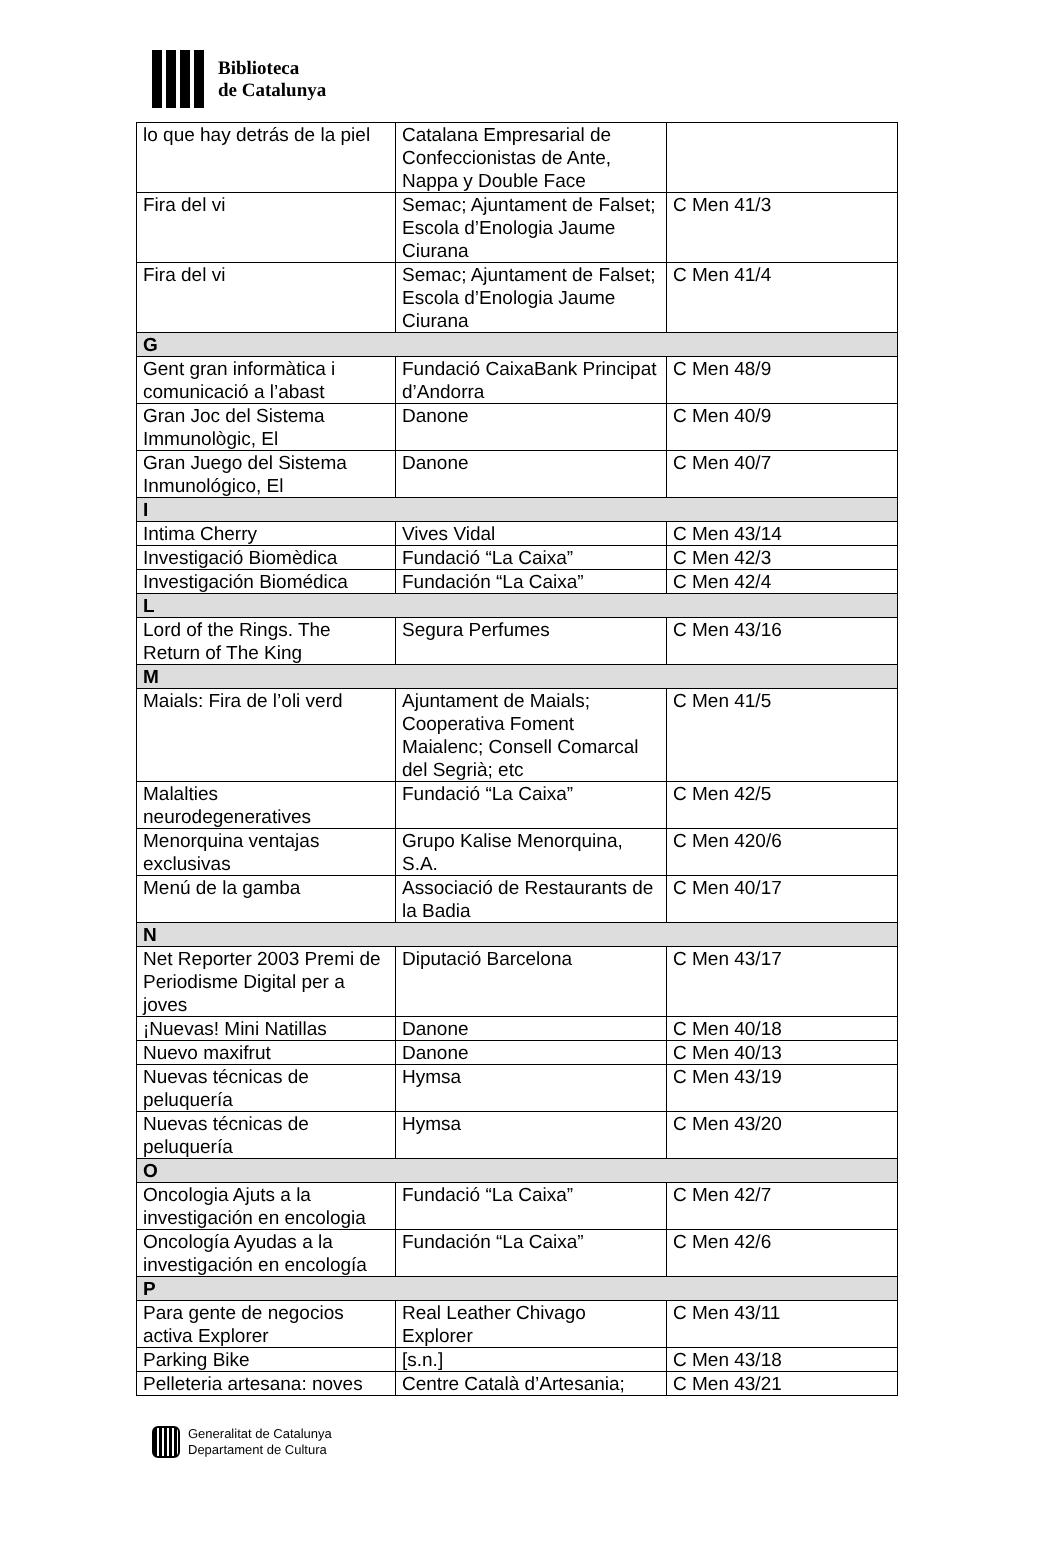Biblioteca
de Catalunya
| lo que hay detrás de la piel | Catalana Empresarial de Confeccionistas de Ante, Nappa y Double Face | |
| Fira del vi | Semac; Ajuntament de Falset; Escola d’Enologia Jaume Ciurana | C Men 41/3 |
| Fira del vi | Semac; Ajuntament de Falset; Escola d’Enologia Jaume Ciurana | C Men 41/4 |
| G | | |
| Gent gran informàtica i comunicació a l’abast | Fundació CaixaBank Principat d’Andorra | C Men 48/9 |
| Gran Joc del Sistema Immunològic, El | Danone | C Men 40/9 |
| Gran Juego del Sistema Inmunológico, El | Danone | C Men 40/7 |
| I | | |
| Intima Cherry | Vives Vidal | C Men 43/14 |
| Investigació Biomèdica | Fundació “La Caixa” | C Men 42/3 |
| Investigación Biomédica | Fundación “La Caixa” | C Men 42/4 |
| L | | |
| Lord of the Rings. The Return of The King | Segura Perfumes | C Men 43/16 |
| M | | |
| Maials: Fira de l’oli verd | Ajuntament de Maials; Cooperativa Foment Maialenc; Consell Comarcal del Segrià; etc | C Men 41/5 |
| Malalties neurodegeneratives | Fundació “La Caixa” | C Men 42/5 |
| Menorquina ventajas exclusivas | Grupo Kalise Menorquina, S.A. | C Men 420/6 |
| Menú de la gamba | Associació de Restaurants de la Badia | C Men 40/17 |
| N | | |
| Net Reporter 2003 Premi de Periodisme Digital per a joves | Diputació Barcelona | C Men 43/17 |
| ¡Nuevas! Mini Natillas | Danone | C Men 40/18 |
| Nuevo maxifrut | Danone | C Men 40/13 |
| Nuevas técnicas de peluquería | Hymsa | C Men 43/19 |
| Nuevas técnicas de peluquería | Hymsa | C Men 43/20 |
| O | | |
| Oncologia Ajuts a la investigación en encologia | Fundació “La Caixa” | C Men 42/7 |
| Oncología Ayudas a la investigación en encología | Fundación “La Caixa” | C Men 42/6 |
| P | | |
| Para gente de negocios activa Explorer | Real Leather Chivago Explorer | C Men 43/11 |
| Parking Bike | [s.n.] | C Men 43/18 |
| Pelleteria artesana: noves | Centre Català d’Artesania; | C Men 43/21 |
Generalitat de Catalunya
Departament de Cultura